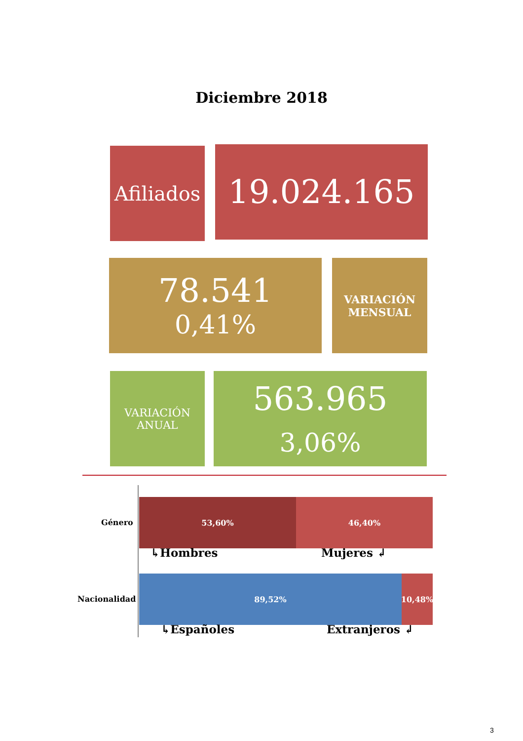Diciembre 2018
Afiliados
19.024.165
78.541
0,41%
VARIACIÓN
MENSUAL
VARIACIÓN
ANUAL
563.965
3,06%
Género
53,60% 46,40%
↳Hombres Mujeres ↲
Nacionalidad
89,52% 10,48%
↳Españoles Extranjeros ↲
3